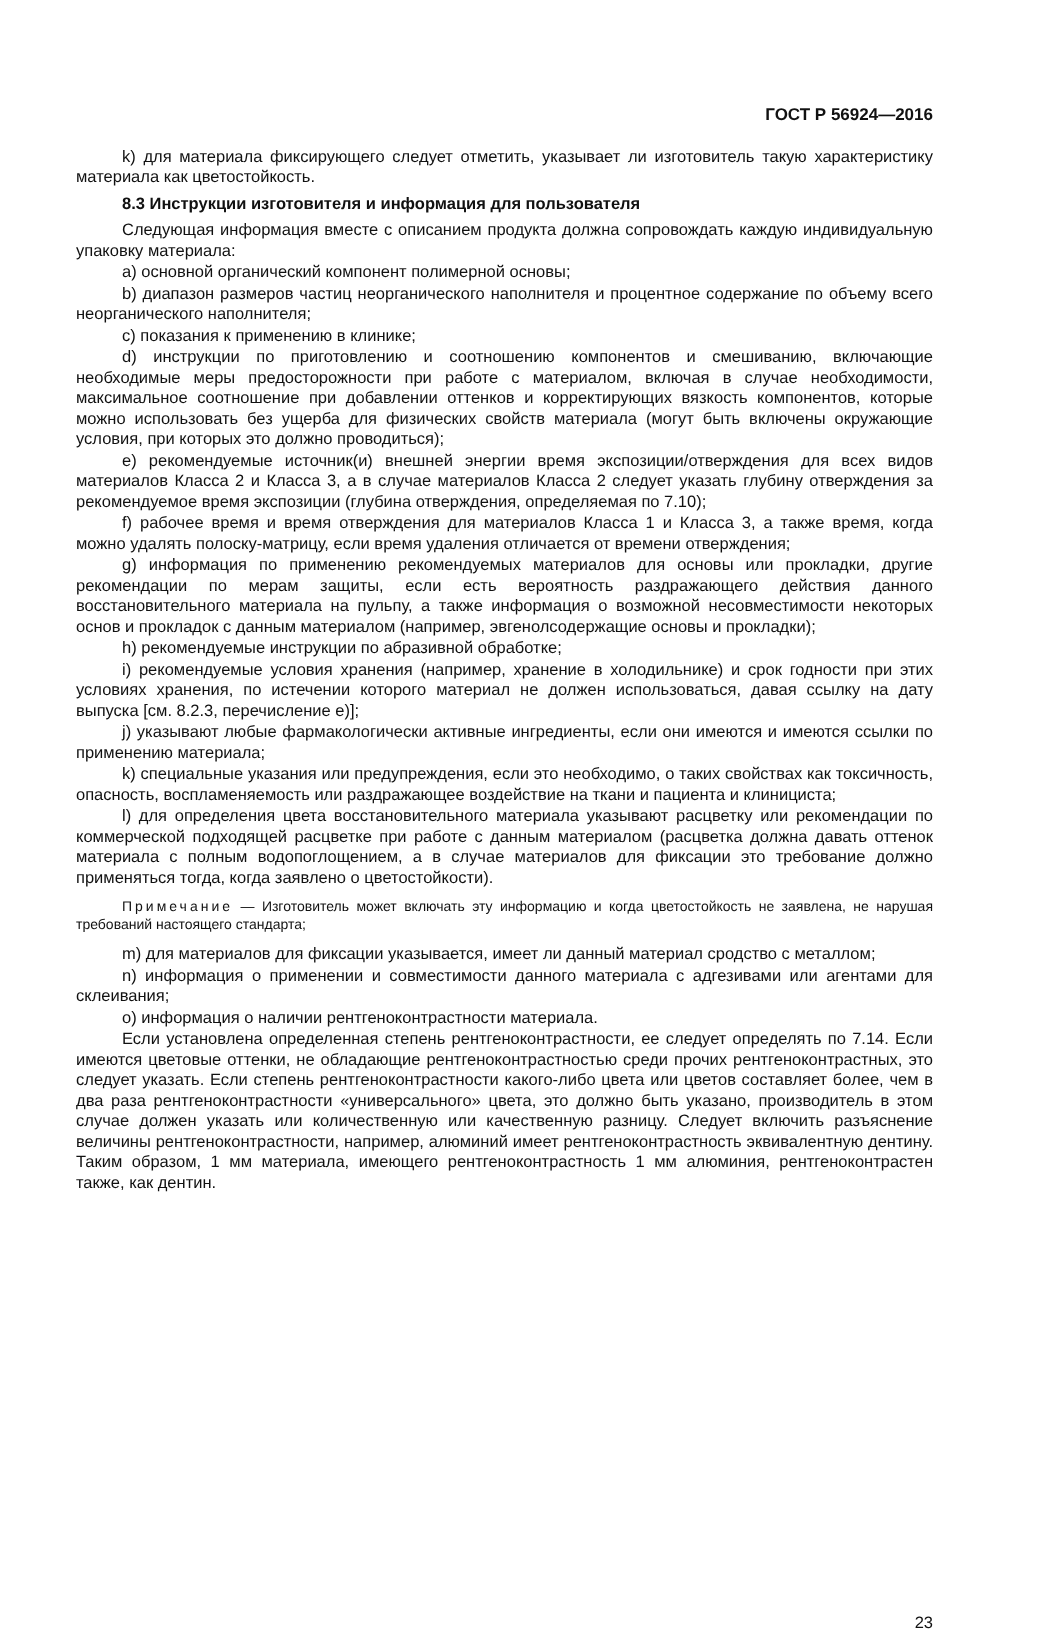ГОСТ Р 56924—2016
k) для материала фиксирующего следует отметить, указывает ли изготовитель такую характеристику материала как цветостойкость.
8.3 Инструкции изготовителя и информация для пользователя
Следующая информация вместе с описанием продукта должна сопровождать каждую индивидуальную упаковку материала:
a) основной органический компонент полимерной основы;
b) диапазон размеров частиц неорганического наполнителя и процентное содержание по объему всего неорганического наполнителя;
c) показания к применению в клинике;
d) инструкции по приготовлению и соотношению компонентов и смешиванию, включающие необходимые меры предосторожности при работе с материалом, включая в случае необходимости, максимальное соотношение при добавлении оттенков и корректирующих вязкость компонентов, которые можно использовать без ущерба для физических свойств материала (могут быть включены окружающие условия, при которых это должно проводиться);
e) рекомендуемые источник(и) внешней энергии время экспозиции/отверждения для всех видов материалов Класса 2 и Класса 3, а в случае материалов Класса 2 следует указать глубину отверждения за рекомендуемое время экспозиции (глубина отверждения, определяемая по 7.10);
f) рабочее время и время отверждения для материалов Класса 1 и Класса 3, а также время, когда можно удалять полоску-матрицу, если время удаления отличается от времени отверждения;
g) информация по применению рекомендуемых материалов для основы или прокладки, другие рекомендации по мерам защиты, если есть вероятность раздражающего действия данного восстановительного материала на пульпу, а также информация о возможной несовместимости некоторых основ и прокладок с данным материалом (например, эвгенолсодержащие основы и прокладки);
h) рекомендуемые инструкции по абразивной обработке;
i) рекомендуемые условия хранения (например, хранение в холодильнике) и срок годности при этих условиях хранения, по истечении которого материал не должен использоваться, давая ссылку на дату выпуска [см. 8.2.3, перечисление e)];
j) указывают любые фармакологически активные ингредиенты, если они имеются и имеются ссылки по применению материала;
k) специальные указания или предупреждения, если это необходимо, о таких свойствах как токсичность, опасность, воспламеняемость или раздражающее воздействие на ткани и пациента и клинициста;
l) для определения цвета восстановительного материала указывают расцветку или рекомендации по коммерческой подходящей расцветке при работе с данным материалом (расцветка должна давать оттенок материала с полным водопоглощением, а в случае материалов для фиксации это требование должно применяться тогда, когда заявлено о цветостойкости).
Примечание — Изготовитель может включать эту информацию и когда цветостойкость не заявлена, не нарушая требований настоящего стандарта;
m) для материалов для фиксации указывается, имеет ли данный материал сродство с металлом;
n) информация о применении и совместимости данного материала с адгезивами или агентами для склеивания;
o) информация о наличии рентгеноконтрастности материала.
Если установлена определенная степень рентгеноконтрастности, ее следует определять по 7.14. Если имеются цветовые оттенки, не обладающие рентгеноконтрастностью среди прочих рентгеноконтрастных, это следует указать. Если степень рентгеноконтрастности какого-либо цвета или цветов составляет более, чем в два раза рентгеноконтрастности «универсального» цвета, это должно быть указано, производитель в этом случае должен указать или количественную или качественную разницу. Следует включить разъяснение величины рентгеноконтрастности, например, алюминий имеет рентгеноконтрастность эквивалентную дентину. Таким образом, 1 мм материала, имеющего рентгеноконтрастность 1 мм алюминия, рентгеноконтрастен также, как дентин.
23